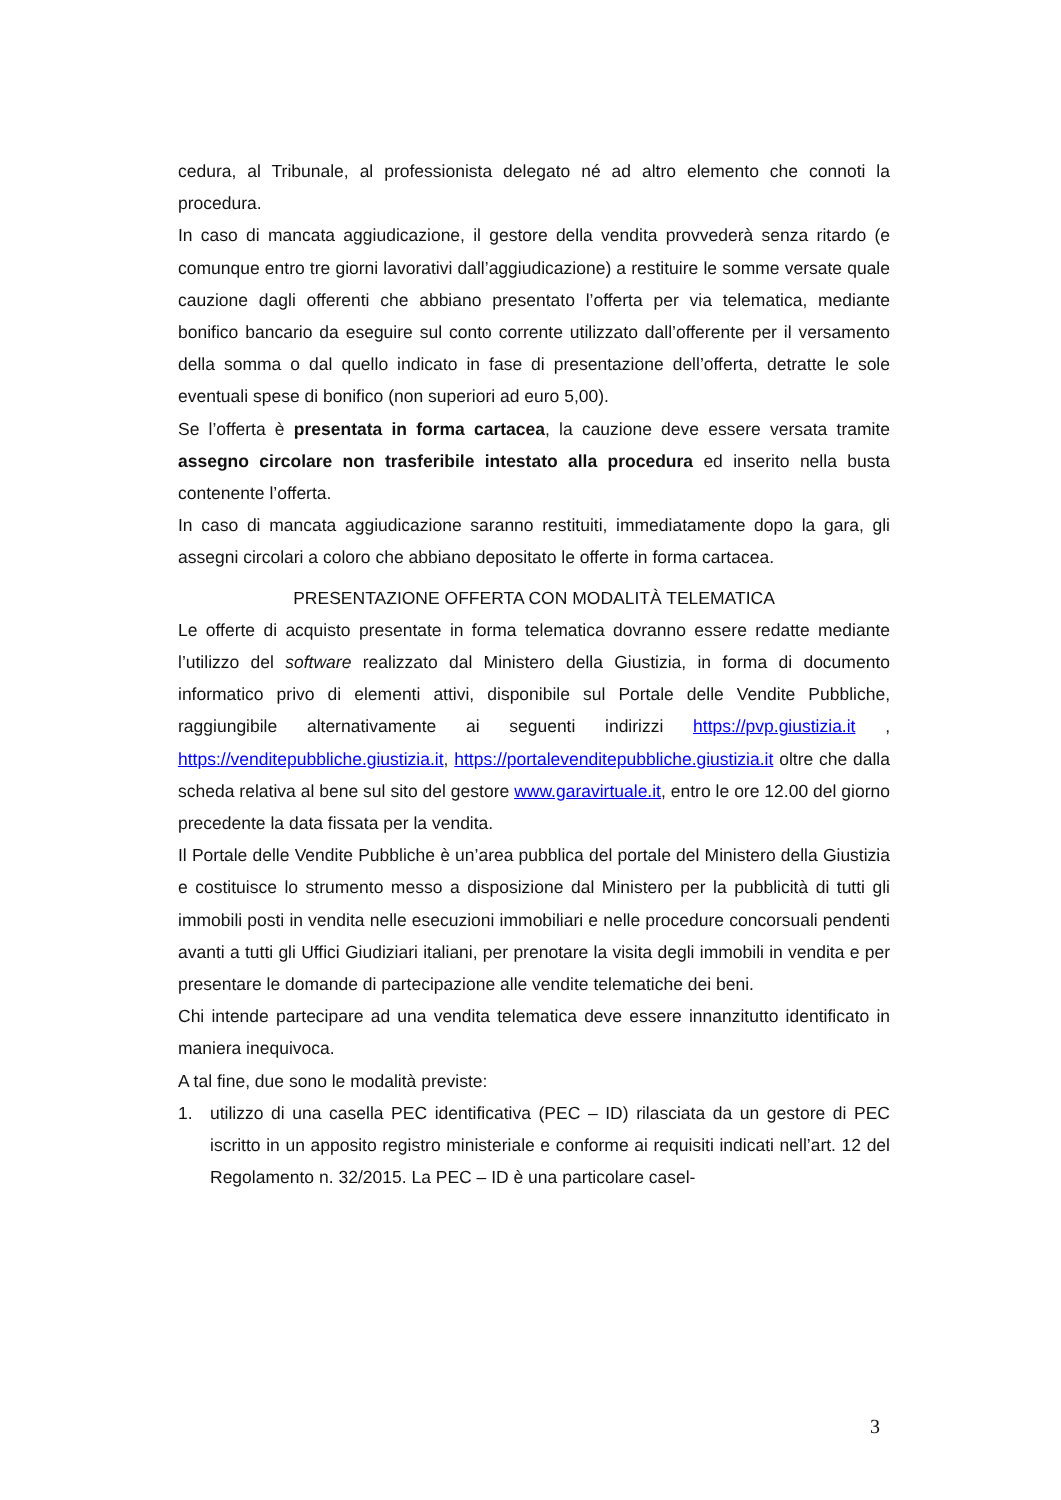cedura, al Tribunale, al professionista delegato né ad altro elemento che connoti la procedura.
In caso di mancata aggiudicazione, il gestore della vendita provvederà senza ritardo (e comunque entro tre giorni lavorativi dall’aggiudicazione) a restituire le somme versate quale cauzione dagli offerenti che abbiano presentato l’offerta per via telematica, mediante bonifico bancario da eseguire sul conto corrente utilizzato dall’offerente per il versamento della somma o dal quello indicato in fase di presentazione dell’offerta, detratte le sole eventuali spese di bonifico (non superiori ad euro 5,00).
Se l’offerta è presentata in forma cartacea, la cauzione deve essere versata tramite assegno circolare non trasferibile intestato alla procedura ed inserito nella busta contenente l’offerta.
In caso di mancata aggiudicazione saranno restituiti, immediatamente dopo la gara, gli assegni circolari a coloro che abbiano depositato le offerte in forma cartacea.
PRESENTAZIONE OFFERTA CON MODALITÀ TELEMATICA
Le offerte di acquisto presentate in forma telematica dovranno essere redatte mediante l’utilizzo del software realizzato dal Ministero della Giustizia, in forma di documento informatico privo di elementi attivi, disponibile sul Portale delle Vendite Pubbliche, raggiungibile alternativamente ai seguenti indirizzi https://pvp.giustizia.it , https://venditepubbliche.giustizia.it, https://portalevenditepubbliche.giustizia.it oltre che dalla scheda relativa al bene sul sito del gestore www.garavirtuale.it, entro le ore 12.00 del giorno precedente la data fissata per la vendita.
Il Portale delle Vendite Pubbliche è un’area pubblica del portale del Ministero della Giustizia e costituisce lo strumento messo a disposizione dal Ministero per la pubblicità di tutti gli immobili posti in vendita nelle esecuzioni immobiliari e nelle procedure concorsuali pendenti avanti a tutti gli Uffici Giudiziari italiani, per prenotare la visita degli immobili in vendita e per presentare le domande di partecipazione alle vendite telematiche dei beni.
Chi intende partecipare ad una vendita telematica deve essere innanzitutto identificato in maniera inequivoca.
A tal fine, due sono le modalità previste:
1. utilizzo di una casella PEC identificativa (PEC – ID) rilasciata da un gestore di PEC iscritto in un apposito registro ministeriale e conforme ai requisiti indicati nell’art. 12 del Regolamento n. 32/2015. La PEC – ID è una particolare casel-
3